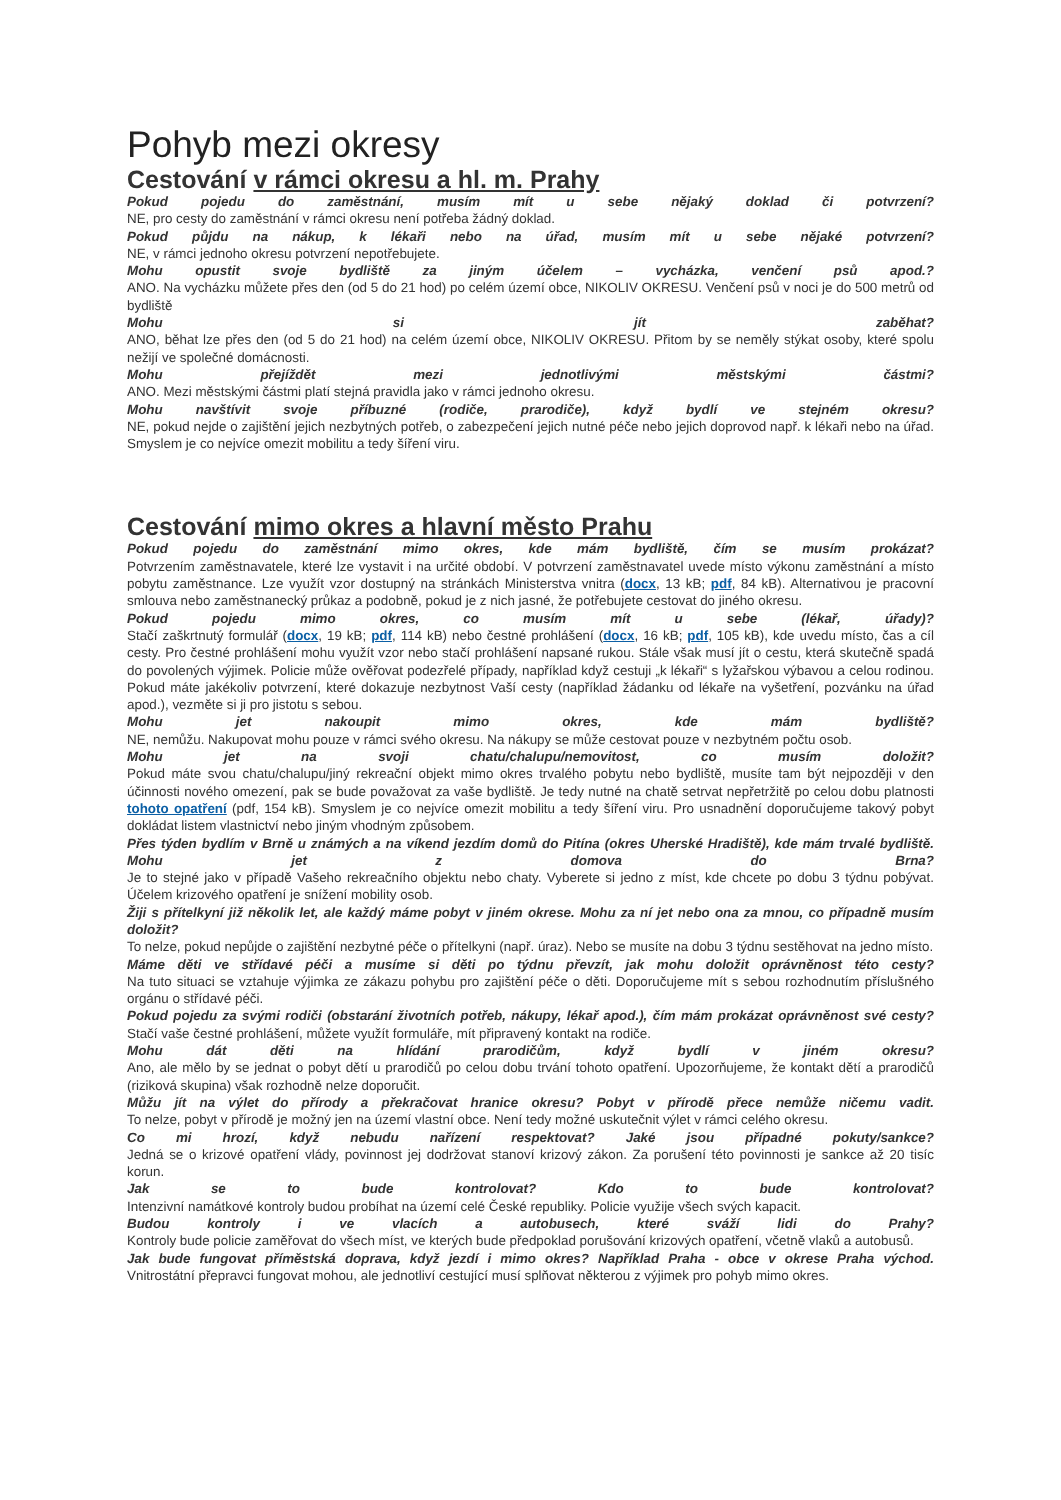Pohyb mezi okresy
Cestování v rámci okresu a hl. m. Prahy
Pokud pojedu do zaměstnání, musím mít u sebe nějaký doklad či potvrzení?
NE, pro cesty do zaměstnání v rámci okresu není potřeba žádný doklad.
Pokud půjdu na nákup, k lékaři nebo na úřad, musím mít u sebe nějaké potvrzení?
NE, v rámci jednoho okresu potvrzení nepotřebujete.
Mohu opustit svoje bydliště za jiným účelem – vycházka, venčení psů apod.?
ANO. Na vycházku můžete přes den (od 5 do 21 hod) po celém území obce, NIKOLIV OKRESU. Venčení psů v noci je do 500 metrů od bydliště
Mohu si jít zaběhat?
ANO, běhat lze přes den (od 5 do 21 hod) na celém území obce, NIKOLIV OKRESU. Přitom by se neměly stýkat osoby, které spolu nežijí ve společné domácnosti.
Mohu přejíždět mezi jednotlivými městskými částmi?
ANO. Mezi městskými částmi platí stejná pravidla jako v rámci jednoho okresu.
Mohu navštívit svoje příbuzné (rodiče, prarodiče), když bydlí ve stejném okresu?
NE, pokud nejde o zajištění jejich nezbytných potřeb, o zabezpečení jejich nutné péče nebo jejich doprovod např. k lékaři nebo na úřad. Smyslem je co nejvíce omezit mobilitu a tedy šíření viru.
Cestování mimo okres a hlavní město Prahu
Pokud pojedu do zaměstnání mimo okres, kde mám bydliště, čím se musím prokázat?
Potvrzením zaměstnavatele, které lze vystavit i na určité období. V potvrzení zaměstnavatel uvede místo výkonu zaměstnání a místo pobytu zaměstnance. Lze využít vzor dostupný na stránkách Ministerstva vnitra (docx, 13 kB; pdf, 84 kB). Alternativou je pracovní smlouva nebo zaměstnanecký průkaz a podobně, pokud je z nich jasné, že potřebujete cestovat do jiného okresu.
Pokud pojedu mimo okres, co musím mít u sebe (lékař, úřady)?
Stačí zaškrtnutý formulář (docx, 19 kB; pdf, 114 kB) nebo čestné prohlášení (docx, 16 kB; pdf, 105 kB), kde uvedu místo, čas a cíl cesty. Pro čestné prohlášení mohu využít vzor nebo stačí prohlášení napsané rukou. Stále však musí jít o cestu, která skutečně spadá do povolených výjimek. Policie může ověřovat podezřelé případy, například když cestuji „k lékaři“ s lyžařskou výbavou a celou rodinou. Pokud máte jakékoliv potvrzení, které dokazuje nezbytnost Vaší cesty (například žádanku od lékaře na vyšetření, pozvánku na úřad apod.), vezměte si ji pro jistotu s sebou.
Mohu jet nakoupit mimo okres, kde mám bydliště?
NE, nemůžu. Nakupovat mohu pouze v rámci svého okresu. Na nákupy se může cestovat pouze v nezbytném počtu osob.
Mohu jet na svoji chatu/chalupu/nemovitost, co musím doložit?
Pokud máte svou chatu/chalupu/jiný rekreační objekt mimo okres trvalého pobytu nebo bydliště, musíte tam být nejpozději v den účinnosti nového omezení, pak se bude považovat za vaše bydliště. Je tedy nutné na chatě setrvat nepřetržitě po celou dobu platnosti tohoto opatření (pdf, 154 kB). Smyslem je co nejvíce omezit mobilitu a tedy šíření viru. Pro usnadnění doporučujeme takový pobyt dokládat listem vlastnictví nebo jiným vhodným způsobem.
Přes týden bydlím v Brně u známých a na víkend jezdím domů do Pitína (okres Uherské Hradiště), kde mám trvalé bydliště. Mohu jet z domova do Brna?
Je to stejné jako v případě Vašeho rekreačního objektu nebo chaty. Vyberete si jedno z míst, kde chcete po dobu 3 týdnu pobývat. Účelem krizového opatření je snížení mobility osob.
Žiji s přítelkyní již několik let, ale každý máme pobyt v jiném okrese. Mohu za ní jet nebo ona za mnou, co případně musím doložit?
To nelze, pokud nepůjde o zajištění nezbytné péče o přítelkyni (např. úraz). Nebo se musíte na dobu 3 týdnu sestěhovat na jedno místo.
Máme děti ve střídavé péči a musíme si děti po týdnu převzít, jak mohu doložit oprávněnost této cesty?
Na tuto situaci se vztahuje výjimka ze zákazu pohybu pro zajištění péče o děti. Doporučujeme mít s sebou rozhodnutím příslušného orgánu o střídavé péči.
Pokud pojedu za svými rodiči (obstarání životních potřeb, nákupy, lékař apod.), čím mám prokázat oprávněnost své cesty?
Stačí vaše čestné prohlášení, můžete využít formuláře, mít připravený kontakt na rodiče.
Mohu dát děti na hlídání prarodičům, když bydlí v jiném okresu?
Ano, ale mělo by se jednat o pobyt dětí u prarodičů po celou dobu trvání tohoto opatření. Upozorňujeme, že kontakt dětí a prarodičů (riziková skupina) však rozhodně nelze doporučit.
Můžu jít na výlet do přírody a překračovat hranice okresu? Pobyt v přírodě přece nemůže ničemu vadit.
To nelze, pobyt v přírodě je možný jen na území vlastní obce. Není tedy možné uskutečnit výlet v rámci celého okresu.
Co mi hrozí, když nebudu nařízení respektovat? Jaké jsou případné pokuty/sankce?
Jedná se o krizové opatření vlády, povinnost jej dodržovat stanoví krizový zákon. Za porušení této povinnosti je sankce až 20 tisíc korun.
Jak se to bude kontrolovat? Kdo to bude kontrolovat?
Intenzivní namátkové kontroly budou probíhat na území celé České republiky. Policie využije všech svých kapacit.
Budou kontroly i ve vlacích a autobusech, které sváží lidi do Prahy?
Kontroly bude policie zaměřovat do všech míst, ve kterých bude předpoklad porušování krizových opatření, včetně vlaků a autobusů.
Jak bude fungovat příměstská doprava, když jezdí i mimo okres? Například Praha - obce v okrese Praha východ.
Vnitrostátní přepravci fungovat mohou, ale jednotliví cestující musí splňovat některou z výjimek pro pohyb mimo okres.